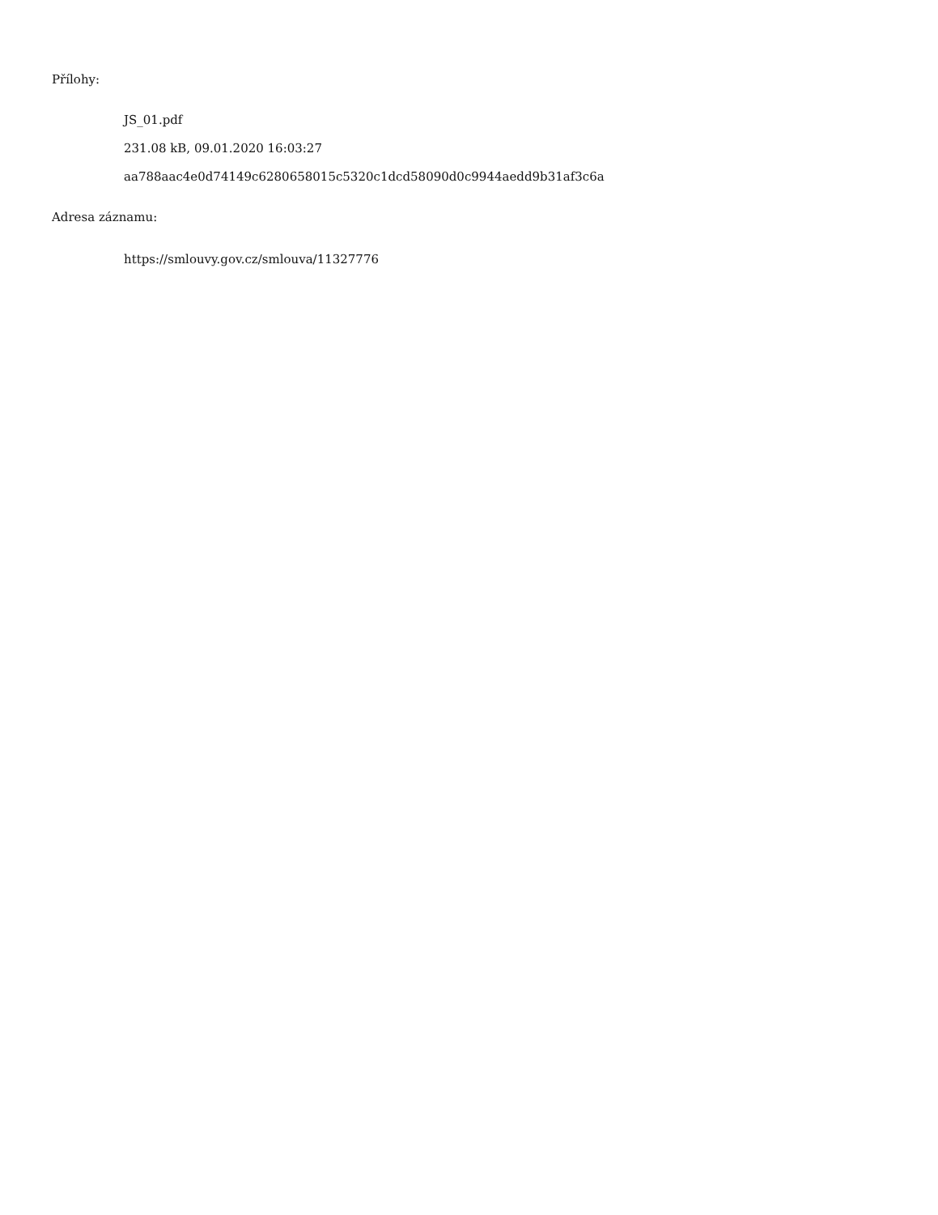Přílohy:
JS_01.pdf
231.08 kB, 09.01.2020 16:03:27
aa788aac4e0d74149c6280658015c5320c1dcd58090d0c9944aedd9b31af3c6a
Adresa záznamu:
https://smlouvy.gov.cz/smlouva/11327776